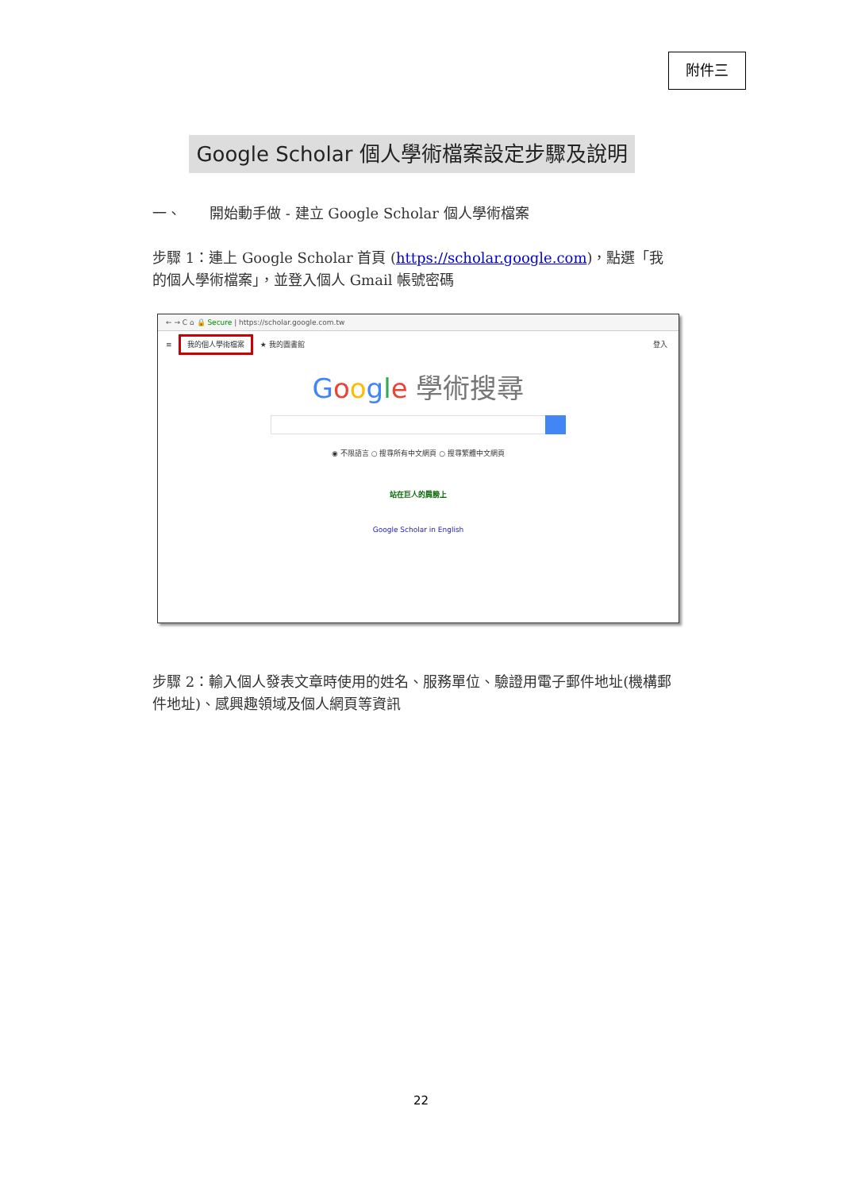附件三
Google Scholar 個人學術檔案設定步驟及說明
一、　　開始動手做 - 建立 Google Scholar 個人學術檔案
步驟 1：連上 Google Scholar 首頁 (https://scholar.google.com)，點選「我的個人學術檔案」，並登入個人 Gmail 帳號密碼
← → C ⌂ 🔒 Secure | https://scholar.google.com.tw
≡ 我的個人學術檔案 ★ 我的圖書館 登入
Google 學術搜尋
◉ 不限語言 ○ 搜尋所有中文網頁 ○ 搜尋繁體中文網頁
站在巨人的肩膀上
Google Scholar in English
步驟 2：輸入個人發表文章時使用的姓名、服務單位、驗證用電子郵件地址(機構郵件地址)、感興趣領域及個人網頁等資訊
22